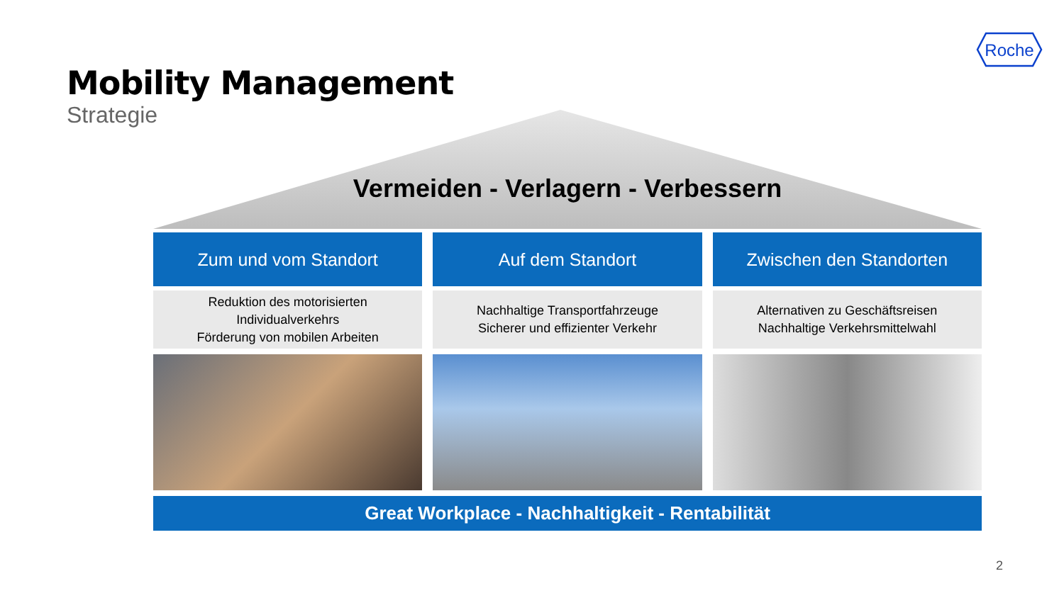Roche
Mobility Management
Strategie
Vermeiden - Verlagern - Verbessern
Zum und vom Standort
Reduktion des motorisierten
Individualverkehrs
Förderung von mobilen Arbeiten
Auf dem Standort
Nachhaltige Transportfahrzeuge
Sicherer und effizienter Verkehr
Zwischen den Standorten
Alternativen zu Geschäftsreisen
Nachhaltige Verkehrsmittelwahl
Great Workplace - Nachhaltigkeit - Rentabilität
2